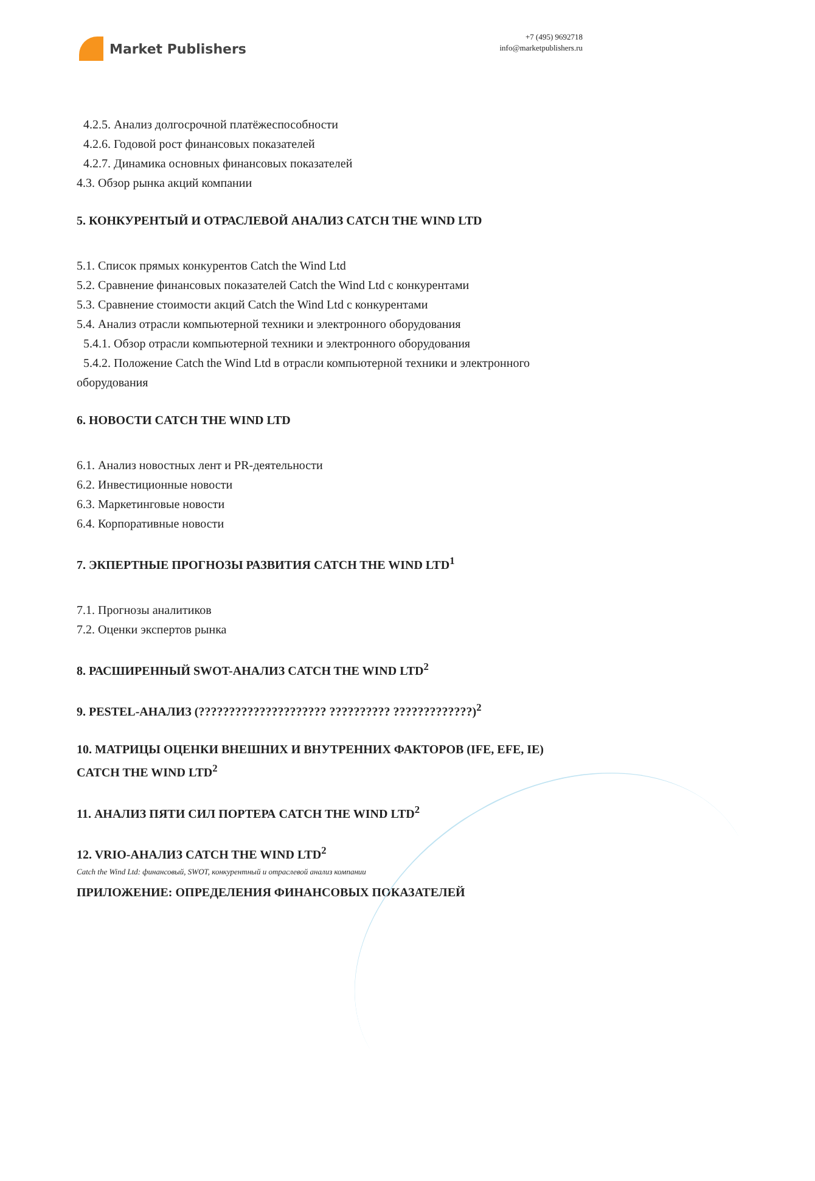Market Publishers
+7 (495) 9692718
info@marketpublishers.ru
4.2.5. Анализ долгосрочной платёжеспособности
4.2.6. Годовой рост финансовых показателей
4.2.7. Динамика основных финансовых показателей
4.3. Обзор рынка акций компании
5. КОНКУРЕНТЫЙ И ОТРАСЛЕВОЙ АНАЛИЗ CATCH THE WIND LTD
5.1. Список прямых конкурентов Catch the Wind Ltd
5.2. Сравнение финансовых показателей Catch the Wind Ltd с конкурентами
5.3. Сравнение стоимости акций Catch the Wind Ltd с конкурентами
5.4. Анализ отрасли компьютерной техники и электронного оборудования
5.4.1. Обзор отрасли компьютерной техники и электронного оборудования
5.4.2. Положение Catch the Wind Ltd в отрасли компьютерной техники и электронного
оборудования
6. НОВОСТИ CATCH THE WIND LTD
6.1. Анализ новостных лент и PR-деятельности
6.2. Инвестиционные новости
6.3. Маркетинговые новости
6.4. Корпоративные новости
7. ЭКПЕРТНЫЕ ПРОГНОЗЫ РАЗВИТИЯ CATCH THE WIND LTD<sup>1</sup>
7.1. Прогнозы аналитиков
7.2. Оценки экспертов рынка
8. РАСШИРЕННЫЙ SWOT-АНАЛИЗ CATCH THE WIND LTD<sup>2</sup>
9. PESTEL-АНАЛИЗ (????????????????????? ?????????? ?????????????)<sup>2</sup>
10. МАТРИЦЫ ОЦЕНКИ ВНЕШНИХ И ВНУТРЕННИХ ФАКТОРОВ (IFE, EFE, IE) CATCH THE WIND LTD<sup>2</sup>
11. АНАЛИЗ ПЯТИ СИЛ ПОРТЕРА CATCH THE WIND LTD<sup>2</sup>
12. VRIO-АНАЛИЗ CATCH THE WIND LTD<sup>2</sup>
ПРИЛОЖЕНИЕ: ОПРЕДЕЛЕНИЯ ФИНАНСОВЫХ ПОКАЗАТЕЛЕЙ
Catch the Wind Ltd: финансовый, SWOT, конкурентный и отраслевой анализ компании